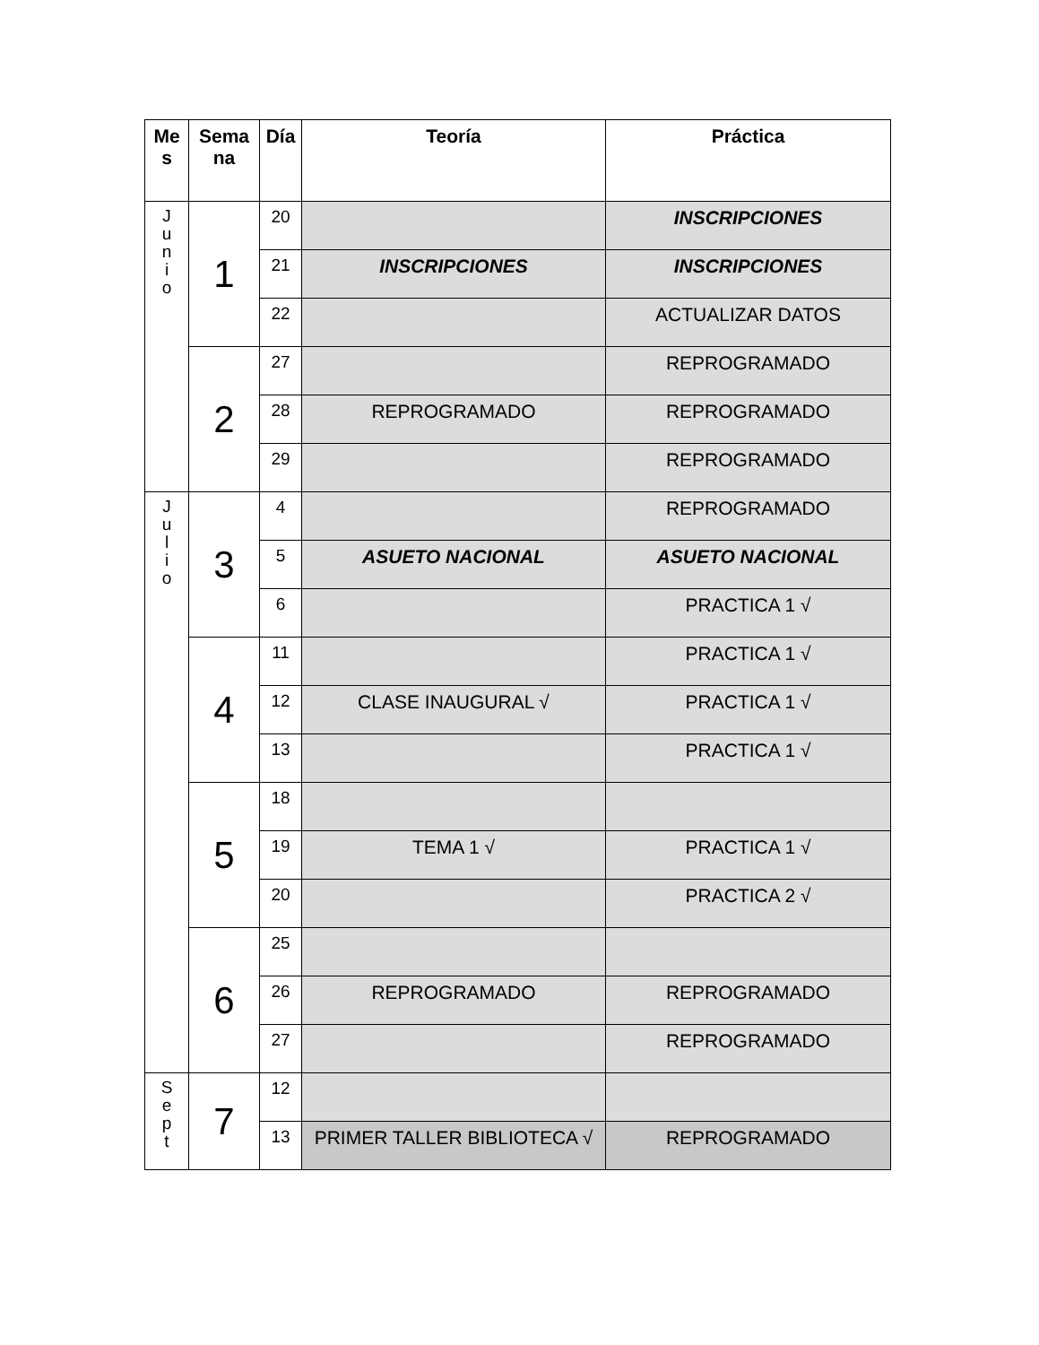| Me s | Sema na | Día | Teoría | Práctica |
| --- | --- | --- | --- | --- |
| J u n i o | 1 | 20 | | INSCRIPCIONES |
| | | 21 | INSCRIPCIONES | INSCRIPCIONES |
| | | 22 | | ACTUALIZAR DATOS |
| | 2 | 27 | | REPROGRAMADO |
| | | 28 | REPROGRAMADO | REPROGRAMADO |
| | | 29 | | REPROGRAMADO |
| J u l i o | 3 | 4 | | REPROGRAMADO |
| | | 5 | ASUETO NACIONAL | ASUETO NACIONAL |
| | | 6 | | PRACTICA 1 √ |
| | 4 | 11 | | PRACTICA 1 √ |
| | | 12 | CLASE INAUGURAL √ | PRACTICA 1 √ |
| | | 13 | | PRACTICA 1 √ |
| | 5 | 18 | | |
| | | 19 | TEMA 1 √ | PRACTICA 1 √ |
| | | 20 | | PRACTICA 2 √ |
| | 6 | 25 | | |
| | | 26 | REPROGRAMADO | REPROGRAMADO |
| | | 27 | | REPROGRAMADO |
| S e p t | 7 | 12 | | |
| | | 13 | PRIMER TALLER BIBLIOTECA √ | REPROGRAMADO |